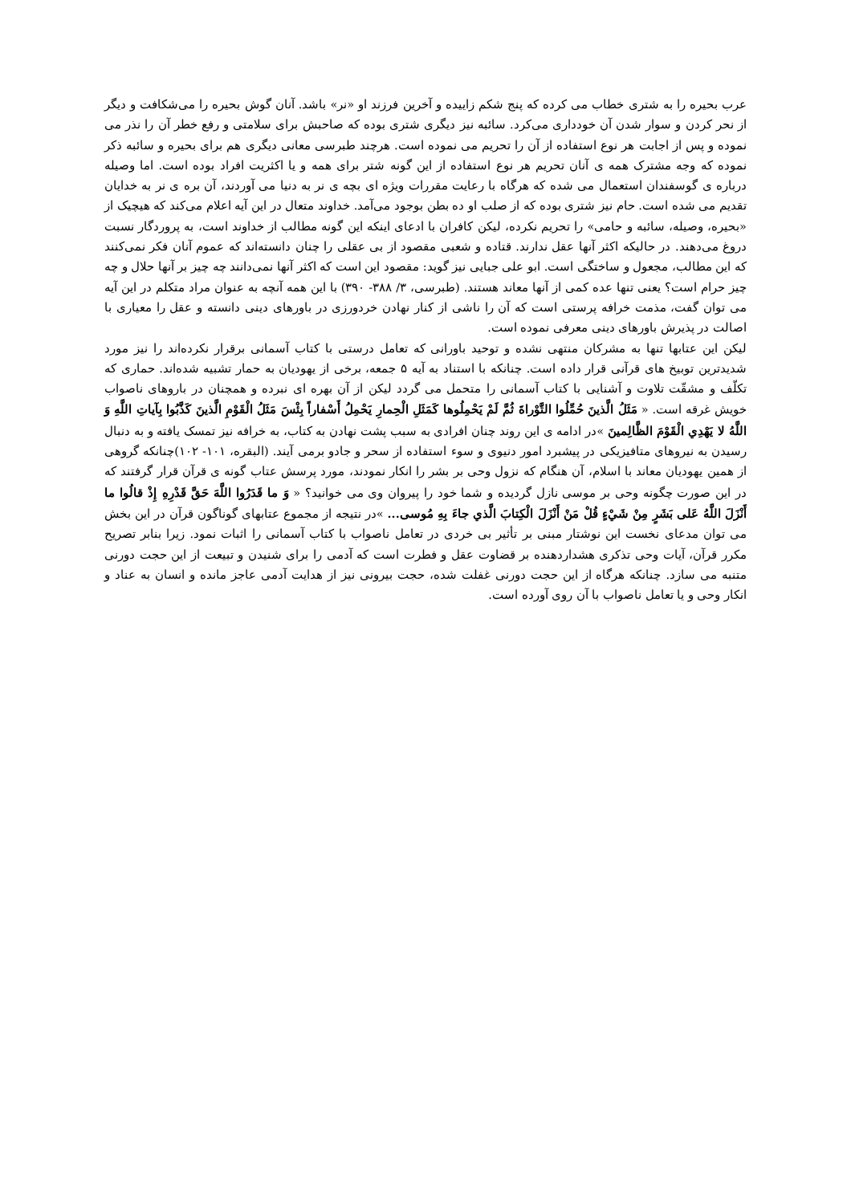عرب بحیره را به شتری خطاب می کرده که پنج شکم زاییده و آخرین فرزند او «نر» باشد. آنان گوش بحیره را می‌شکافت و دیگر از نحر کردن و سوار شدن آن خودداری می‌کرد. سائبه نیز دیگری شتری بوده که صاحبش برای سلامتی و رفع خطر آن را نذر می نموده و پس از اجابت هر نوع استفاده از آن را تحریم می نموده است. هرچند طبرسی معانی دیگری هم برای بحیره و سائبه ذکر نموده که وجه مشترک همه ی آنان تحریم هر نوع استفاده از این گونه شتر برای همه و یا اکثریت افراد بوده است. اما وصیله درباره ی گوسفندان استعمال می شده که هرگاه با رعایت مقررات ویژه ای بچه ی نر به دنیا می آوردند، آن بره ی نر به خدایان تقدیم می شده است. حام نیز شتری بوده که از صلب او ده بطن بوجود می‌آمد. خداوند متعال در این آیه اعلام می‌کند که هیچیک از «بحیره، وصیله، سائبه و حامی» را تحریم نکرده، لیکن کافران با ادعای اینکه این گونه مطالب از خداوند است، به پروردگار نسبت دروغ می‌دهند. در حالیکه اکثر آنها عقل ندارند. قتاده و شعبی مقصود از بی عقلی را چنان دانسته‌اند که عموم آنان فکر نمی‌کنند که این مطالب، مجعول و ساختگی است. ابو علی جبایی نیز گوید: مقصود این است که اکثر آنها نمی‌دانند چه چیز بر آنها حلال و چه چیز حرام است؟ یعنی تنها عده کمی از آنها معاند هستند. (طبرسی، ۳/ ۳۸۸- ۳۹۰) با این همه آنچه به عنوان مراد متکلم در این آیه می توان گفت، مذمت خرافه پرستی است که آن را ناشی از کنار نهادن خردورزی در باورهای دینی دانسته و عقل را معیاری با اصالت در پذیرش باورهای دینی معرفی نموده است.
لیکن این عتابها تنها به مشرکان منتهی نشده و توحید باورانی که تعامل درستی با کتاب آسمانی برقرار نکرده‌اند را نیز مورد شدیدترین توبیخ های قرآنی قرار داده است. چنانکه با استناد به آیه ۵ جمعه، برخی از یهودیان به حمار تشبیه شده‌اند. حماری که تکلّف و مشقّت تلاوت و آشنایی با کتاب آسمانی را متحمل می گردد لیکن از آن بهره ای نبرده و همچنان در باروهای ناصواب خویش غرقه است. « مَثَلُ الَّذینَ حُمِّلُوا التَّوْراةَ ثُمَّ لَمْ یَحْمِلُوها کَمَثَلِ الْحِمارِ یَحْمِلُ أَسْفاراً بِئْسَ مَثَلُ الْقَوْمِ الَّذینَ کَذَّبُوا بِآیاتِ اللَّهِ وَ اللَّهُ لا یَهْدِي الْقَوْمَ الظَّالِمینَ »در ادامه ی این روند چنان افرادی به سبب پشت نهادن به کتاب، به خرافه نیز تمسک یافته و به دنبال رسیدن به نیروهای متافیزیکی در پیشبرد امور دنیوی و سوء استفاده از سحر و جادو برمی آیند. (البقره، ۱۰۱- ۱۰۲)چنانکه گروهی از همین یهودیان معاند با اسلام، آن هنگام که نزول وحی بر بشر را انکار نمودند، مورد پرسش عتاب گونه ی قرآن قرار گرفتند که در این صورت چگونه وحی بر موسی نازل گردیده و شما خود را پیروان وی می خوانید؟ « وَ ما قَدَرُوا اللَّهَ حَقَّ قَدْرِهِ إِذْ قالُوا ما أَنْزَلَ اللَّهُ عَلی بَشَرٍ مِنْ شَيْ‏ءٍ قُلْ مَنْ أَنْزَلَ الْکِتابَ الَّذي جاءَ بِهِ مُوسی... »در نتیجه از مجموع عتابهای گوناگون قرآن در این بخش می توان مدعای نخست این نوشتار مبنی بر تأثیر بی خردی در تعامل ناصواب با کتاب آسمانی را اثبات نمود. زیرا بنابر تصریح مکرر قرآن، آیات وحی تذکری هشداردهنده بر قضاوت عقل و فطرت است که آدمی را برای شنیدن و تبیعت از این حجت دورنی متنبه می سازد. چنانکه هرگاه از این حجت دورنی غفلت شده، حجت بیرونی نیز از هدایت آدمی عاجز مانده و انسان به عناد و انکار وحی و یا تعامل ناصواب با آن روی آورده است.